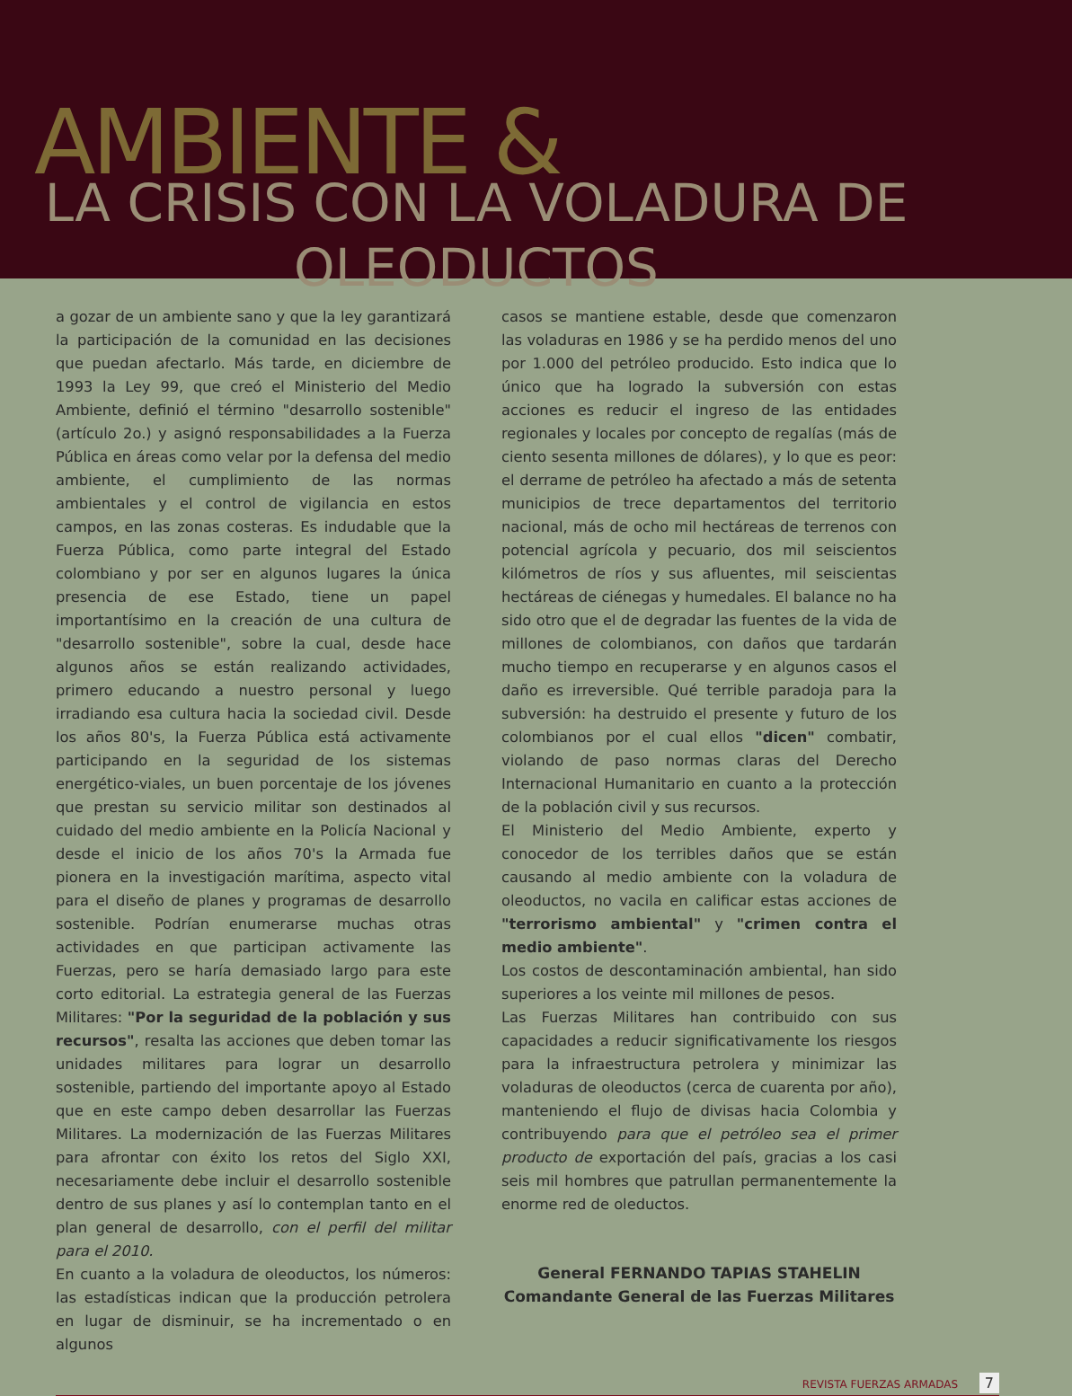AMBIENTE &
LA CRISIS CON LA VOLADURA DE OLEODUCTOS
a gozar de un ambiente sano y que la ley garantizará la participación de la comunidad en las decisiones que puedan afectarlo. Más tarde, en diciembre de 1993 la Ley 99, que creó el Ministerio del Medio Ambiente, definió el término "desarrollo sostenible" (artículo 2o.) y asignó responsabilidades a la Fuerza Pública en áreas como velar por la defensa del medio ambiente, el cumplimiento de las normas ambientales y el control de vigilancia en estos campos, en las zonas costeras. Es indudable que la Fuerza Pública, como parte integral del Estado colombiano y por ser en algunos lugares la única presencia de ese Estado, tiene un papel importantísimo en la creación de una cultura de "desarrollo sostenible", sobre la cual, desde hace algunos años se están realizando actividades, primero educando a nuestro personal y luego irradiando esa cultura hacia la sociedad civil. Desde los años 80's, la Fuerza Pública está activamente participando en la seguridad de los sistemas energético-viales, un buen porcentaje de los jóvenes que prestan su servicio militar son destinados al cuidado del medio ambiente en la Policía Nacional y desde el inicio de los años 70's la Armada fue pionera en la investigación marítima, aspecto vital para el diseño de planes y programas de desarrollo sostenible. Podrían enumerarse muchas otras actividades en que participan activamente las Fuerzas, pero se haría demasiado largo para este corto editorial. La estrategia general de las Fuerzas Militares: "Por la seguridad de la población y sus recursos", resalta las acciones que deben tomar las unidades militares para lograr un desarrollo sostenible, partiendo del importante apoyo al Estado que en este campo deben desarrollar las Fuerzas Militares. La modernización de las Fuerzas Militares para afrontar con éxito los retos del Siglo XXI, necesariamente debe incluir el desarrollo sostenible dentro de sus planes y así lo contemplan tanto en el plan general de desarrollo, con el perfil del militar para el 2010.
En cuanto a la voladura de oleoductos, los números: las estadísticas indican que la producción petrolera en lugar de disminuir, se ha incrementado o en algunos
casos se mantiene estable, desde que comenzaron las voladuras en 1986 y se ha perdido menos del uno por 1.000 del petróleo producido. Esto indica que lo único que ha logrado la subversión con estas acciones es reducir el ingreso de las entidades regionales y locales por concepto de regalías (más de ciento sesenta millones de dólares), y lo que es peor: el derrame de petróleo ha afectado a más de setenta municipios de trece departamentos del territorio nacional, más de ocho mil hectáreas de terrenos con potencial agrícola y pecuario, dos mil seiscientos kilómetros de ríos y sus afluentes, mil seiscientas hectáreas de ciénegas y humedales. El balance no ha sido otro que el de degradar las fuentes de la vida de millones de colombianos, con daños que tardarán mucho tiempo en recuperarse y en algunos casos el daño es irreversible. Qué terrible paradoja para la subversión: ha destruido el presente y futuro de los colombianos por el cual ellos "dicen" combatir, violando de paso normas claras del Derecho Internacional Humanitario en cuanto a la protección de la población civil y sus recursos.
El Ministerio del Medio Ambiente, experto y conocedor de los terribles daños que se están causando al medio ambiente con la voladura de oleoductos, no vacila en calificar estas acciones de "terrorismo ambiental" y "crimen contra el medio ambiente".
Los costos de descontaminación ambiental, han sido superiores a los veinte mil millones de pesos.
Las Fuerzas Militares han contribuido con sus capacidades a reducir significativamente los riesgos para la infraestructura petrolera y minimizar las voladuras de oleoductos (cerca de cuarenta por año), manteniendo el flujo de divisas hacia Colombia y contribuyendo para que el petróleo sea el primer producto de exportación del país, gracias a los casi seis mil hombres que patrullan permanentemente la enorme red de oleductos.
General FERNANDO TAPIAS STAHELIN
Comandante General de las Fuerzas Militares
REVISTA FUERZAS ARMADAS 7